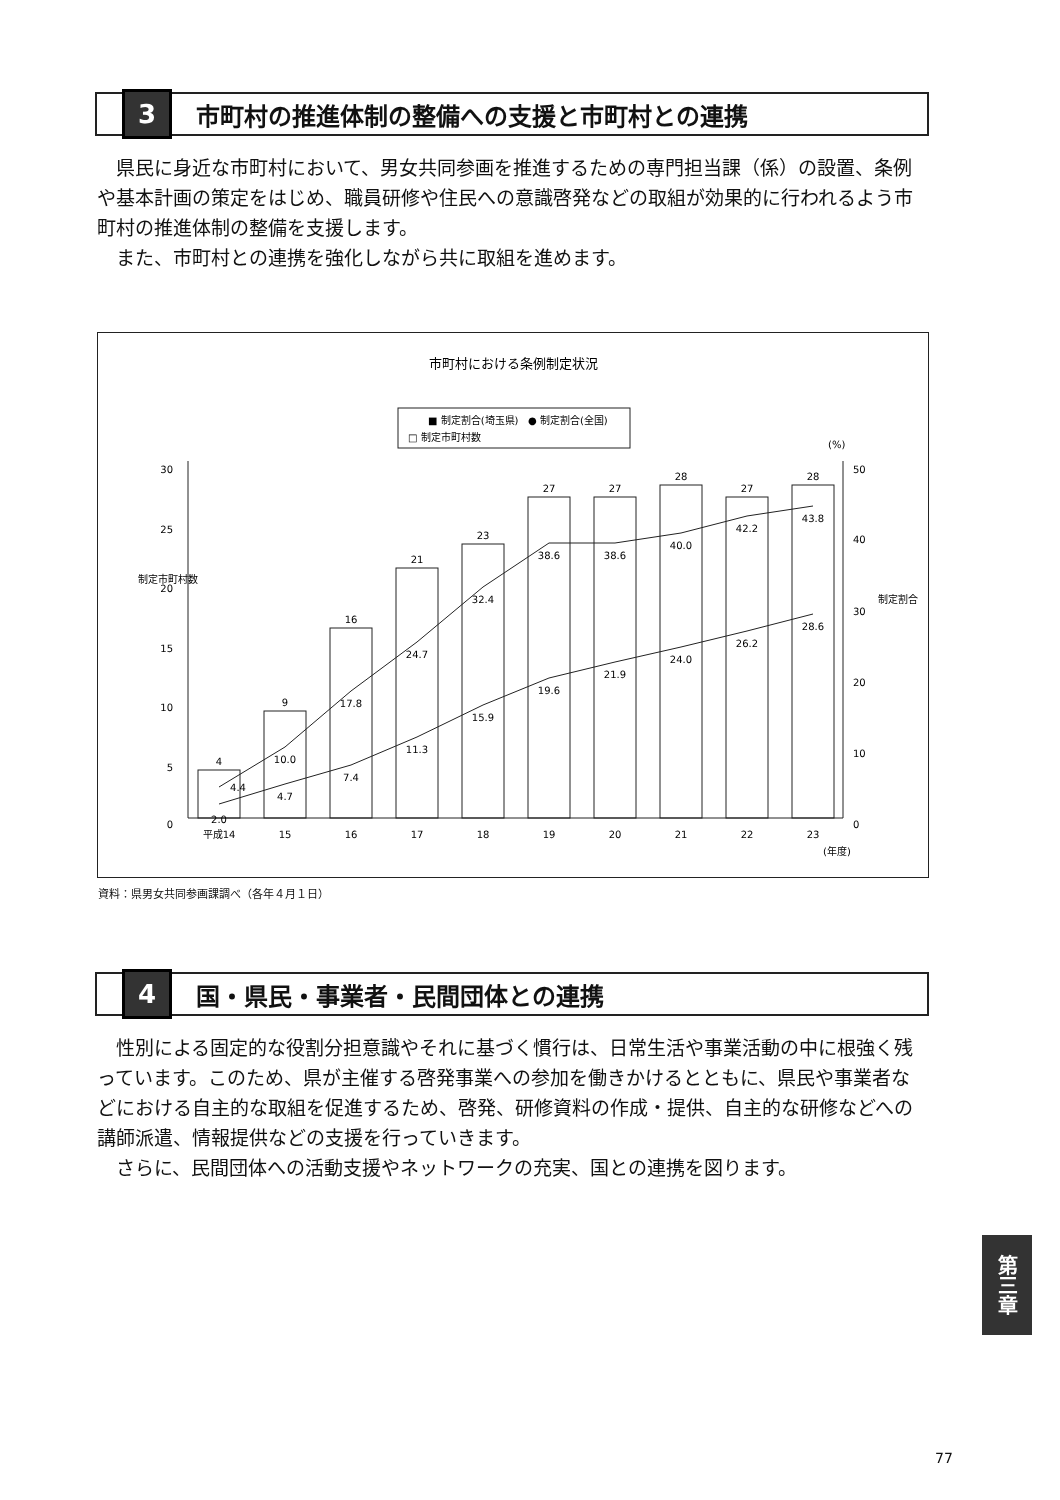3
市町村の推進体制の整備への支援と市町村との連携
　県民に身近な市町村において、男女共同参画を推進するための専門担当課（係）の設置、条例や基本計画の策定をはじめ、職員研修や住民への意識啓発などの取組が効果的に行われるよう市町村の推進体制の整備を支援します。
　また、市町村との連携を強化しながら共に取組を進めます。
市町村における条例制定状況
■ 制定割合(埼玉県)
● 制定割合(全国)
□ 制定市町村数
30
25
20
15
10
5
0
50
40
30
20
10
0
(%)
(年度)
制定市町村数
制定割合
4
9
16
21
23
27
27
28
27
28
4.4
10.0
17.8
24.7
32.4
38.6
38.6
40.0
42.2
43.8
2.0
4.7
7.4
11.3
15.9
19.6
21.9
24.0
26.2
28.6
平成14
15
16
17
18
19
20
21
22
23
資料：県男女共同参画課調べ（各年４月１日）
4
国・県民・事業者・民間団体との連携
　性別による固定的な役割分担意識やそれに基づく慣行は、日常生活や事業活動の中に根強く残っています。このため、県が主催する啓発事業への参加を働きかけるとともに、県民や事業者などにおける自主的な取組を促進するため、啓発、研修資料の作成・提供、自主的な研修などへの講師派遣、情報提供などの支援を行っていきます。
　さらに、民間団体への活動支援やネットワークの充実、国との連携を図ります。
第三章
77